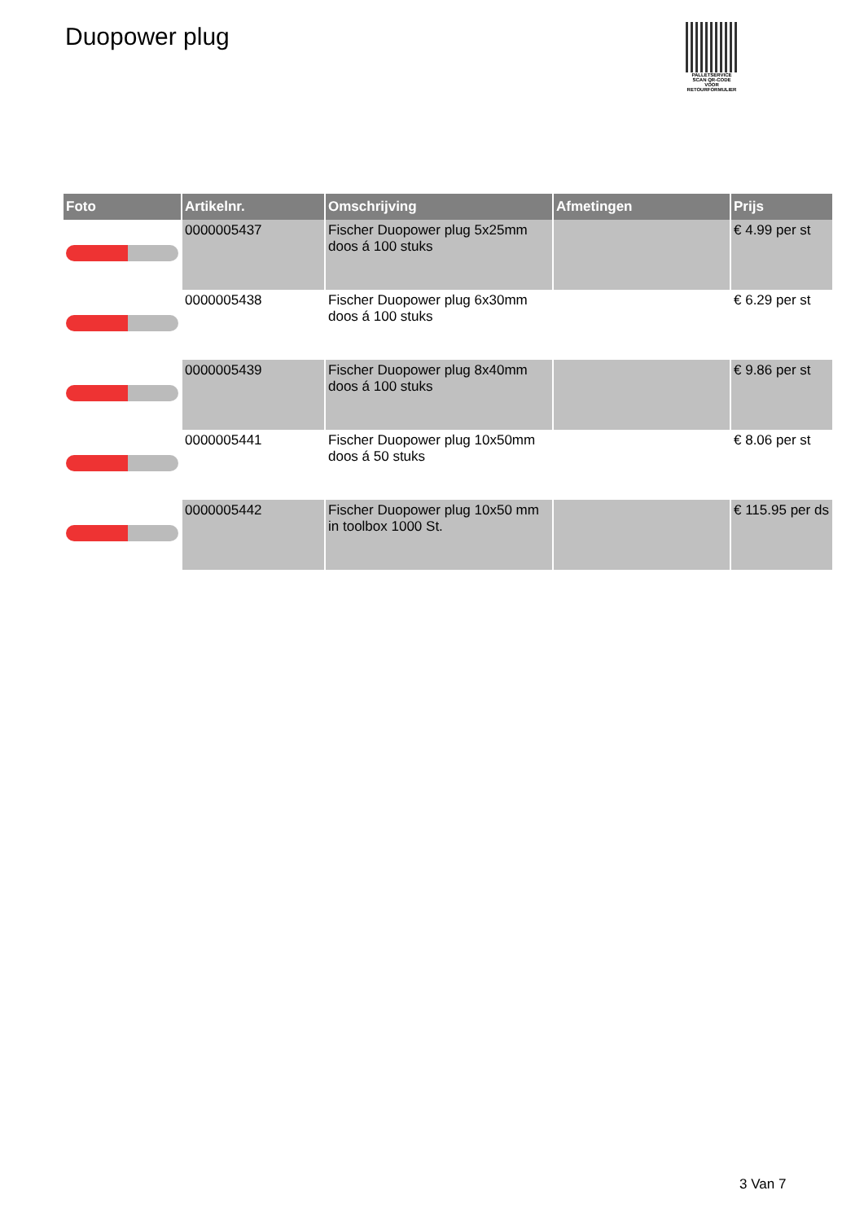Duopower plug
PALLETSERVICE
SCAN QR-CODE VOOR RETOURFORMULIER
| Foto | Artikelnr. | Omschrijving | Afmetingen | Prijs |
| --- | --- | --- | --- | --- |
| | 0000005437 | Fischer Duopower plug 5x25mm doos á 100 stuks | | € 4.99 per st |
| | 0000005438 | Fischer Duopower plug 6x30mm doos á 100 stuks | | € 6.29 per st |
| | 0000005439 | Fischer Duopower plug 8x40mm doos á 100 stuks | | € 9.86 per st |
| | 0000005441 | Fischer Duopower plug 10x50mm doos á 50 stuks | | € 8.06 per st |
| | 0000005442 | Fischer Duopower plug 10x50 mm in toolbox 1000 St. | | € 115.95 per ds |
3 Van 7